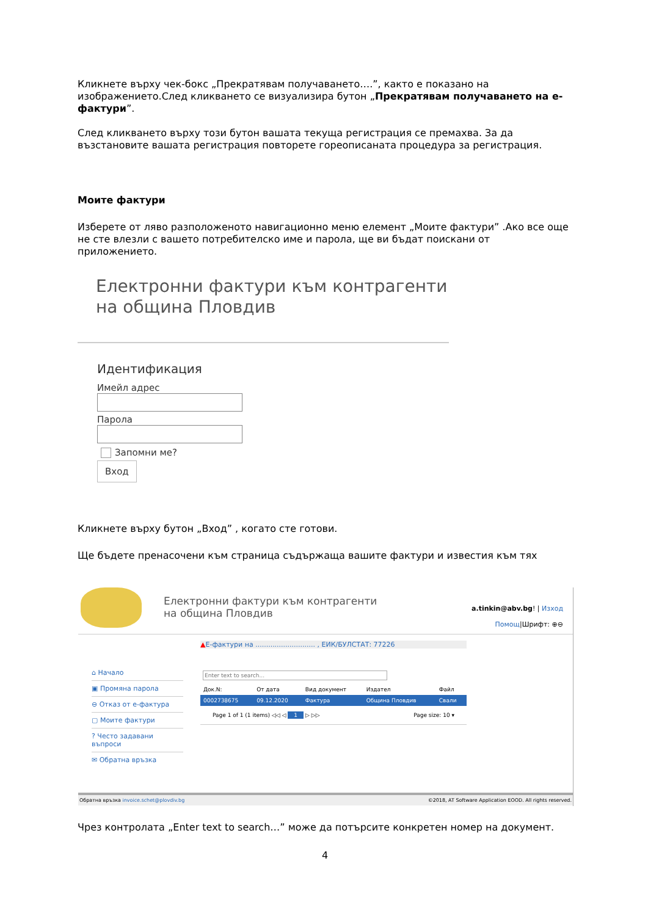Кликнете върху чек-бокс „Прекратявам получаването….”, както е показано на изображението.След кликването се визуализира бутон „Прекратявам получаването на е-фактури”.
След кликването върху този бутон вашата текуща регистрация се премахва. За да възстановите вашата регистрация повторете гореописаната процедура за регистрация.
Моите фактури
Изберете от ляво разположеното навигационно меню елемент „Моите фактури” .Ако все още не сте влезли с вашето потребителско име и парола, ще ви бъдат поискани от приложението.
Електронни фактури към контрагенти
на община Пловдив
Идентификация
Имейл адрес
Парола
Запомни ме?
Вход
Кликнете върху бутон „Вход” , когато сте готови.
Ще бъдете пренасочени към страница съдържаща вашите фактури и известия към тях
Електронни фактури към контрагенти
на община Пловдив
a.tinkin@abv.bg! | Изход
Помощ|Шрифт: ⊕⊖
⌂ Начало
▣ Промяна парола
⊖ Отказ от е-фактура
▢ Моите фактури
? Често задавани въпроси
✉ Обратна връзка
▲Е-фактури на ............................ , ЕИК/БУЛСТАТ: 77226
Enter text to search...
| Док.N: | От дата | Вид документ | Издател | Файл |
| --- | --- | --- | --- | --- |
| 0002738675 | 09.12.2020 | Фактура | Община Пловдив | Свали |
Page 1 of 1 (1 items) ◁◁ ◁ 1 ▷ ▷▷ Page size: 10 ▾
Обратна връзка invoice.schet@plovdiv.bg ©2018, AT Software Application EOOD. All rights reserved.
Чрез контролата „Enter text to search…” може да потърсите конкретен номер на документ.
4